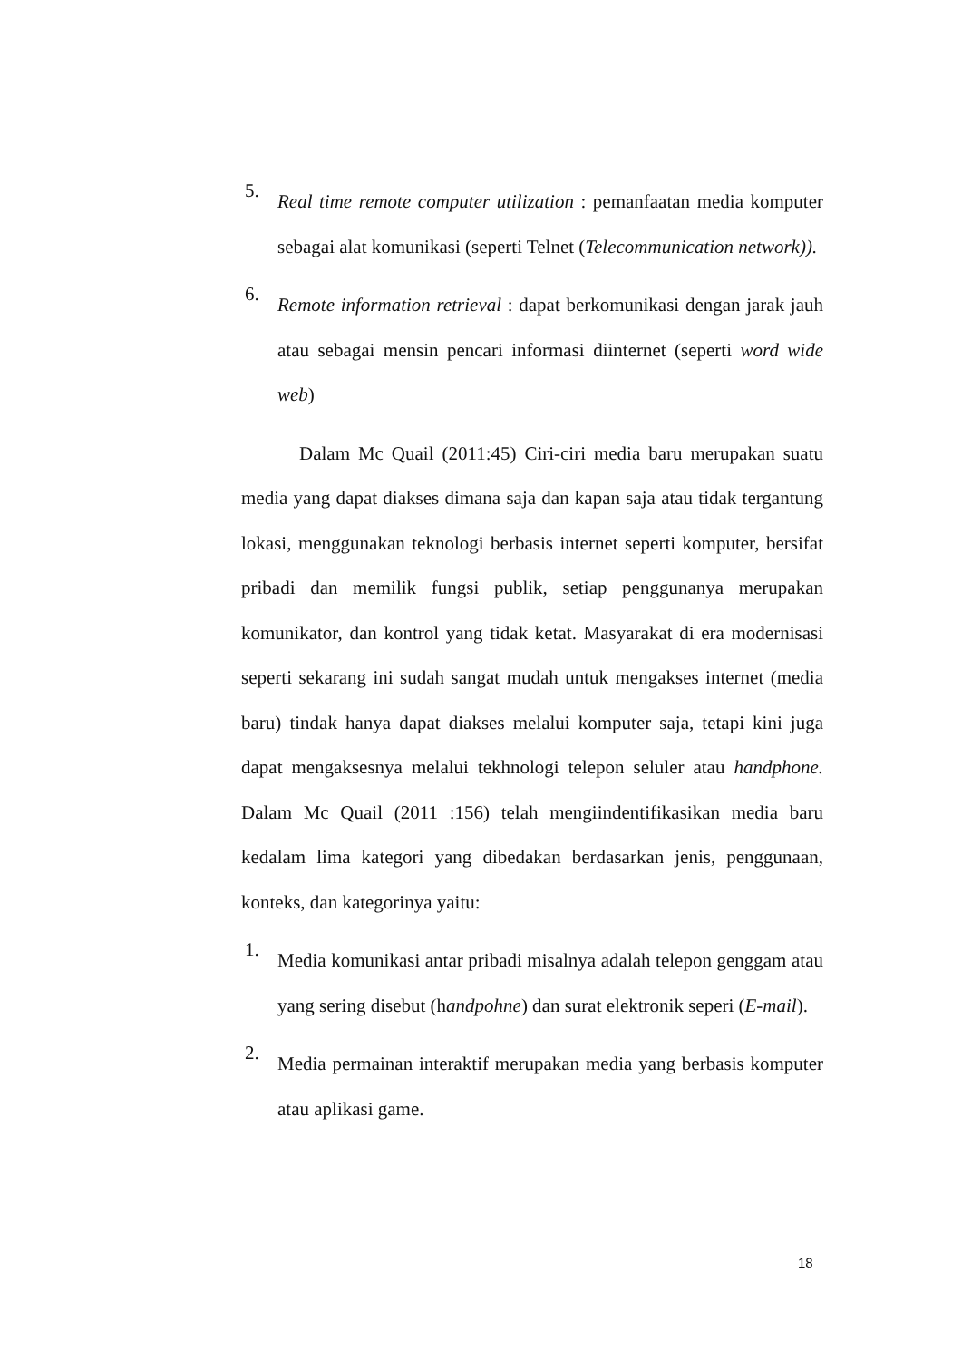5.
Real time remote computer utilization : pemanfaatan media komputer sebagai alat komunikasi (seperti Telnet (Telecommunication network)).
6.
Remote information retrieval : dapat berkomunikasi dengan jarak jauh atau sebagai mensin pencari informasi diinternet (seperti word wide web)
Dalam Mc Quail (2011:45) Ciri-ciri media baru merupakan suatu media yang dapat diakses dimana saja dan kapan saja atau tidak tergantung lokasi, menggunakan teknologi berbasis internet seperti komputer, bersifat pribadi dan memilik fungsi publik, setiap penggunanya merupakan komunikator, dan kontrol yang tidak ketat. Masyarakat di era modernisasi seperti sekarang ini sudah sangat mudah untuk mengakses internet (media baru) tindak hanya dapat diakses melalui komputer saja, tetapi kini juga dapat mengaksesnya melalui tekhnologi telepon seluler atau handphone. Dalam Mc Quail (2011 :156) telah mengiindentifikasikan media baru kedalam lima kategori yang dibedakan berdasarkan jenis, penggunaan, konteks, dan kategorinya yaitu:
1.
Media komunikasi antar pribadi misalnya adalah telepon genggam atau yang sering disebut (handpohne) dan surat elektronik seperi (E-mail).
2.
Media permainan interaktif merupakan media yang berbasis komputer atau aplikasi game.
18